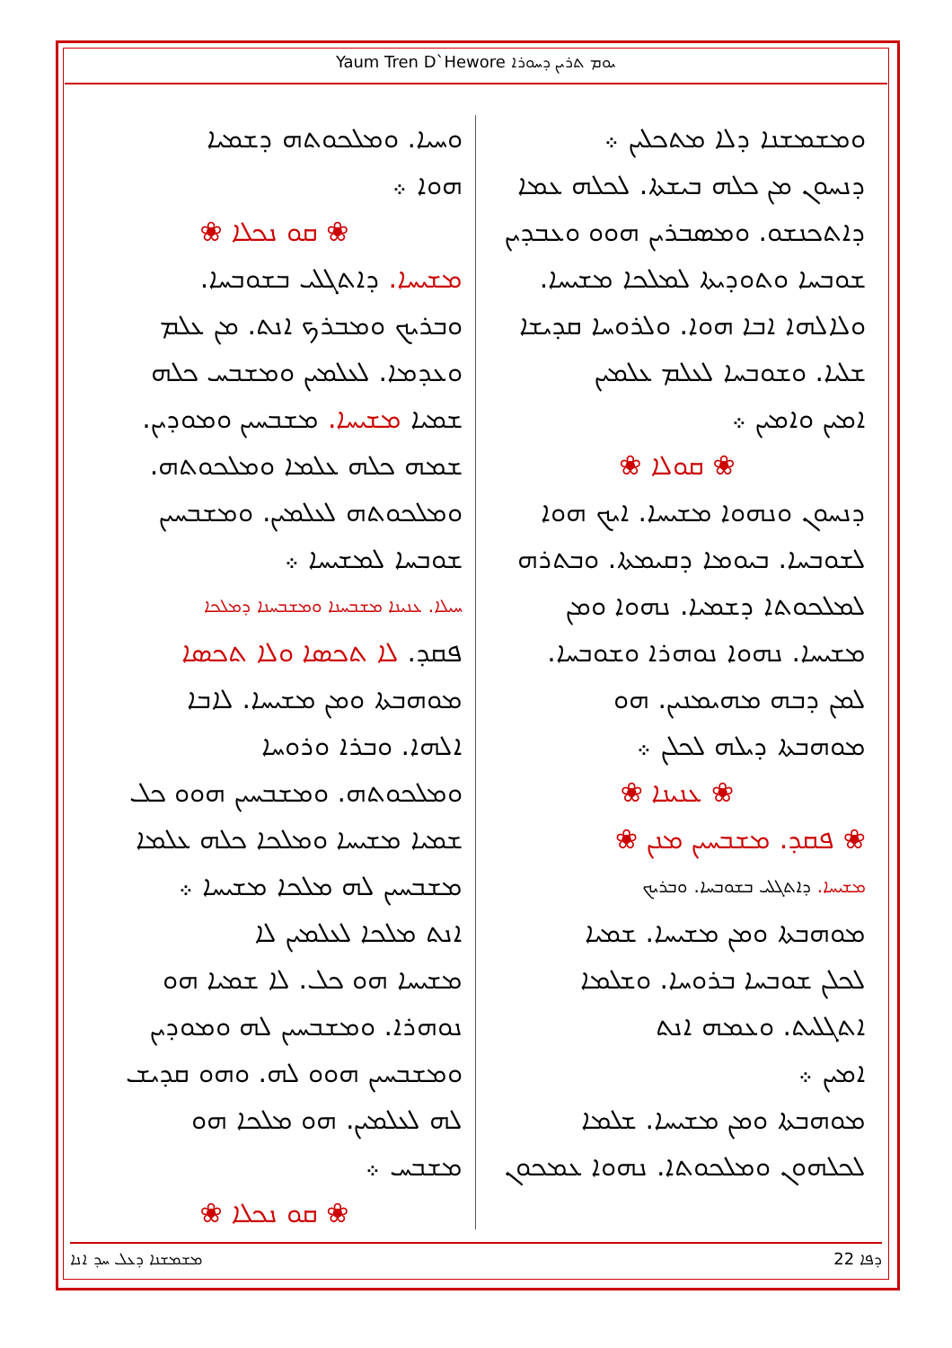Yaum Tren D`Hewore ܝܘܡ ܬܪܝܢ ܕܚܘܪܐ
ܘܡܫܡܫܢܐ ܕܠܐ ܡܬܟܠܝܢ ܀
ܕܢܚܘܢ ܡܢ ܟܠܗ ܒܝܫܬܐ. ܠܟܠܗ ܥܡܐ
ܕܐܬܟܢܫܘ. ܘܡܣܒܪܝܢ ܗܘܘ ܘܥܒܕܝܢ
ܫܘܒܚܐ ܘܬܘܕܝܬܐ ܠܡܠܟܐ ܡܫܝܚܐ.
ܘܠܐܠܗܐ ܐܒܐ ܗܘܐ. ܘܠܪܘܚܐ ܩܕܝܫܐ
ܫܠܝܐ. ܘܫܘܒܚܐ ܠܥܠܡ ܥܠܡܝܢ
ܐܡܝܢ ܘܐܡܝܢ ܀
❀ ܩܘܠܐ ❀
ܕܢܚܘܢ ܘܢܗܘܐ ܡܫܝܚܐ. ܐܝܟ ܗܘܐ
ܠܫܘܒܚܐ. ܒܝܘܡܐ ܕܩܝܡܬܐ. ܘܒܬܪܗ
ܠܡܠܟܘܬܐ ܕܫܡܝܐ. ܢܗܘܐ ܘܡܢ
ܡܫܝܚܐ. ܢܗܘܐ ܢܘܗܪܐ ܘܫܘܒܚܐ.
ܠܡܢ ܕܒܗ ܡܗܝܡܢܝܢ. ܗܘ
ܡܘܗܒܬܐ ܕܝܠܗ ܠܟܠܢ ܀
❀ ܥܢܝܢܐ ❀
❀ ܦܩܕ. ܡܫܒܚܝܢ ܡܢܢ ❀
ܡܫܝܚܐ. ܕܐܬܓܠܝ ܒܫܘܒܚܐ. ܘܒܪܝܟ
ܡܘܗܒܬܐ ܘܡܢ ܡܫܝܚܐ. ܫܡܝܐ
ܠܟܠܢ ܫܘܒܚܐ ܒܪܘܚܐ. ܘܫܠܡܐ
ܐܬܓܠܝܬ. ܘܥܡܗ ܐܢܬ
ܐܡܝܢ ܀
ܡܘܗܒܬܐ ܘܡܢ ܡܫܝܚܐ. ܫܠܡܐ
ܠܟܠܗܘܢ ܘܡܠܟܘܬܐ. ܢܗܘܐ ܥܡܟܘܢ
ܘܚܝܐ. ܘܡܠܟܘܬܗ ܕܫܡܝܐ
ܗܘܐ ܀
❀ ܩܘ ܢܟܠܐ ❀
ܡܫܝܚܐ. ܕܐܬܓܠܝ ܒܫܘܒܚܐ.
ܘܒܪܝܟ ܘܡܒܪܟ ܐܢܬ. ܡܢ ܥܠܡ
ܘܥܕܡܐ. ܠܥܠܡܝܢ ܘܡܫܒܚ ܟܠܗ
ܫܡܝܐ ܡܫܝܚܐ. ܡܫܒܚܝܢ ܘܡܘܕܝܢ.
ܫܡܗ ܟܠܗ ܥܠܡܐ ܘܡܠܟܘܬܗ.
ܘܡܠܟܘܬܗ ܠܥܠܡܝܢ. ܘܡܫܒܚܝܢ
ܫܘܒܚܐ ܠܡܫܝܚܐ ܀
ܚܝܠܐ. ܥܢܝܢܐ ܡܫܒܚܢܐ ܘܡܫܒܚܢܐ ܕܡܠܟܐ
ܦܩܕ. ܠܐ ܬܟܣܐ ܘܠܐ ܬܟܣܐ
ܡܘܗܒܬܐ ܘܡܢ ܡܫܝܚܐ. ܠܐܒܐ
ܐܠܗܐ. ܘܒܪܐ ܘܪܘܚܐ
ܘܡܠܟܘܬܗ. ܘܡܫܒܚܝܢ ܗܘܘ ܟܠ
ܫܡܝܐ ܡܫܝܚܐ ܘܡܠܟܐ ܟܠܗ ܥܠܡܐ
ܡܫܒܚܝܢ ܠܗ ܡܠܟܐ ܡܫܝܚܐ ܀
ܐܢܬ ܡܠܟܐ ܠܥܠܡܝܢ ܠܐ
ܡܫܝܚܐ ܗܘ ܟܠ. ܠܐ ܫܡܝܐ ܗܘ
ܢܘܗܪܐ. ܘܡܫܒܚܝܢ ܠܗ ܘܡܘܕܝܢ
ܘܡܫܒܚܝܢ ܗܘܘ ܠܗ. ܘܗܘ ܩܕܝܫ
ܠܗ ܠܥܠܡܝܢ. ܗܘ ܡܠܟܐ ܗܘ
ܡܫܒܚ ܀
❀ ܩܘ ܢܟܠܐ ❀
ܡܫܡܫܢܐ ܕܥܠ ܚܕ ܐܢܐ 22 ܕܦܐ